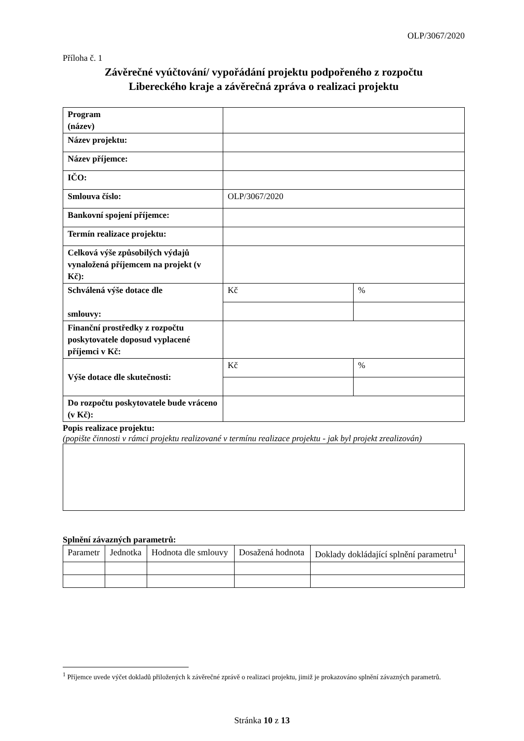OLP/3067/2020
Příloha č. 1
Závěrečné vyúčtování/ vypořádání projektu podpořeného z rozpočtu
Libereckého kraje a závěrečná zpráva o realizaci projektu
| Program (název) | | |
| Název projektu: | | |
| Název příjemce: | | |
| IČO: | | |
| Smlouva číslo: | OLP/3067/2020 | |
| Bankovní spojení příjemce: | | |
| Termín realizace projektu: | | |
| Celková výše způsobilých výdajů vynaložená příjemcem na projekt (v Kč): | | |
| Schválená výše dotace dle smlouvy: | Kč | % |
| Finanční prostředky z rozpočtu poskytovatele doposud vyplacené příjemci v Kč: | | |
| Výše dotace dle skutečnosti: | Kč | % |
| Do rozpočtu poskytovatele bude vráceno (v Kč): | | |
Popis realizace projektu:
(popište činnosti v rámci projektu realizované v termínu realizace projektu - jak byl projekt zrealizován)
Splnění závazných parametrů:
| Parametr | Jednotka | Hodnota dle smlouvy | Dosažená hodnota | Doklady dokládající splnění parametru<sup>1</sup> |
<sup>1</sup> Příjemce uvede výčet dokladů přiložených k závěrečné zprávě o realizaci projektu, jimiž je prokazováno splnění závazných parametrů.
Stránka 10 z 13